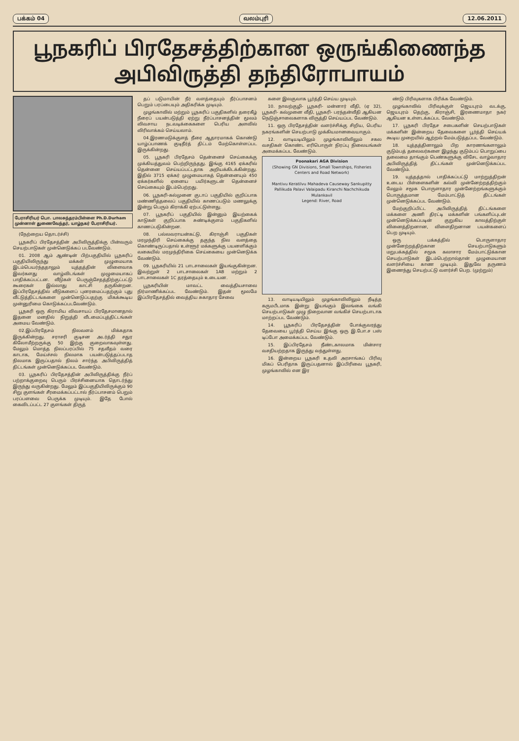பக்கம் 04 வலம்புரி 12.06.2011
பூநகரிப் பிரதேசத்திற்கான ஒருங்கிணைந்த
அபிவிருத்தி தந்திரோபாயம்
பேராசிரியர் பொ. பாலசுந்தரம்பிள்ளை Ph.D.Durham
முன்னாள் துணைவேந்தர், யாழ்நகர் பேராசிரியர்.
(நேற்றைய தொடர்ச்சி)
பூநகரிப் பிரதேசத்தின் அபிவிருத்திக்கு பின்வரும் செயற்பாடுகள் முன்னெடுக்கப் படவேண்டும்.
01. 2008 ஆம் ஆண்டின் பிற்பகுதியில் பூநகரிப் பகுதியிலிருந்து மக்கள் முழுமையாக இடம்பெயர்ந்ததாலும் யுத்தத்தின் விளைவாக இவர்களது வாழ்விடங்கள் முழுமையாகப் பாதிக்கப்பட்டன. வீடுகள் பெருஞ்சேதத்திற்குட்பட்டு கூரைகள் இல்லாது காட்சி தருகின்றன. இப்பிரதேசத்தில் வீடுகளைப் புனரமைப்பதற்கும் புது வீட்டுத்திட்டங்களை முன்னெடுப்பதற்கு மிகக்கூடிய முன்னுரிமை கொடுக்கப்படவேண்டும்.
பூநகரி ஒரு கிராமிய விவசாயப் பிரதேசமானதால் இதனை மனதில் நிறுத்தி வீடமைப்புத்திட்டங்கள் அமைய வேண்டும்.
02.இப்பிரதேசம் நிலவளம் மிக்கதாக இருக்கின்றது. சராசரி குடிசன அடர்த்தி சதுர கிலோமீற்றருக்கு 50 இற்கு குறைவாகவுள்ளது. மேலும் மொத்த நிலப்பரப்பில் 75 சதவீதம் வரை காடாக, மேய்ச்சல் நிலமாக பயன்படுத்தப்படாத நிலமாக இருப்பதால் நிலம் சார்ந்த அபிவிருத்தித் திட்டங்கள் முன்னெடுக்கப்பட வேண்டும்.
03. பூநகரிப் பிரதேசத்தின் அபிவிருத்திக்கு நீர்ப் பற்றாக்குறைவு பெரும் பிரச்சினையாக தொடர்ந்து இருந்து வருகின்றது. மேலும் இப்பகுதியிலிருக்கும் 90 சிறு குளங்கள் சீரமைக்கப்பட்டால் நீர்ப்பாசனம் பெறும் பரப்பளவை பெருக்க முடியும். இதே போல் கைவிடப்பட்ட 27 குளங்கள் திருத்
தப் படுமாயின் நீர் வளத்தையும் நீர்ப்பாசனம் பெறும் பரப்பையும் அதிகரிக்க முடியும்.
முழங்காவில் மற்றும் பூநகரிப் பகுதிகளில் தரைகீழ் நீரைப் பயன்படுத்தி ஏற்று நீர்ப்பாசனத்தின் மூலம் விவசாய நடவடிக்கைகளை பெரிய அளவில் விரிவாக்கம் செய்யலாம்.
04.இரணமடுக்குளத் நீரை ஆதாரமாகக் கொண்டு யாழ்ப்பாணக் குடிநீர்த் திட்டம் மேற்கொள்ளப்பட இருக்கின்றது.
05. பூநகரி பிரதேசம் தென்னைச் செய்கைக்கு முக்கியத்துவம் பெற்றிருந்தது. இங்கு 4165 ஏக்கரில் தென்னை செய்யப்பட்டதாக அறியக்கிடக்கின்றது. இதில் 3715 ஏக்கர் முழுமையாகத் தென்னையும் 450 ஏக்கர்களில் ஏனைய பயிர்களுடன் தென்னைச் செய்கையும் இடம்பெற்றது.
06. பூநகரி-கல்முனை குடாப் பகுதியில் குறிப்பாக மண்ணித்தலைப் பகுதியில் காணப்படும் மணலுக்கு இன்று பெரும் கிராக்கி ஏற்பட்டுள்ளது.
07. பூநகரிப் பகுதியில் இன்னும் இயற்கைக் காடுகள் குறிப்பாக சுண்டிக்குளம் பகுதிகளில் காணப்படுகின்றன.
08. பல்லவராயன்கட்டு, கிராஞ்சி பகுதிகள் மரமுந்திரி செய்கைக்கு தகுந்த நில வளத்தை கொண்டிருப்பதால் உள்ளூர் மக்களுக்கு பயனளிக்கும் வகையில் மரமுந்திரிகை செய்கையை முன்னெடுக்க வேண்டும்.
09. பூநகரியில் 21 பாடசாலைகள் இயங்குகின்றன. இவற்றுள் 2 பாடசாலைகள் 1AB மற்றும் 2 பாடசாலைகள் 1C தரத்தையும் உடையன.
பூநகரியின் மாவட்ட வைத்தியசாலை நிர்மாணிக்கப்பட வேண்டும். இதன் மூலமே இப்பிரதேசத்தில் வைத்திய சுகாதார சேவை
களை இலகுவாக பூர்த்தி செய்ய முடியும்.
10. நாவற்குழி- பூநகரி- மன்னார் வீதி, (ஏ 32), பூநகரி- கல்முனை வீதி, பூநகரி- பரந்தன்வீதி ஆகியன நெடுஞ்சாலைகளாக விருத்தி செய்யப்பட வேண்டும்.
11. ஒரு பிரதேசத்தின் வளர்ச்சிக்கு சிறிய, பெரிய நகரங்களின் செயற்பாடு முக்கியமானவையாகும்.
12. வாடியடியிலும் முழங்காவிலிலும் சகல வசதிகள் கொண்ட எரிபொருள் நிரப்பு நிலையங்கள் அமைக்கப்பட வேண்டும்.
Poonakari AGA Division
(Showing GN Divisions, Small Townships, Fisheries Centers and Road Network)
Mantivu Keratilvu Mahadeva Causeway Sankupitty Pallikuda Palavi Valaipadu Kiranchi Nachchikuda Mulankavil
Legend: River, Road
13. வாடியடியிலும் முழங்காவிலிலும் நீடித்த கருமபீடமாக இன்று இயங்கும் இலங்கை வங்கி செயற்பாடுகள் முழு நிறைவான வங்கிச் செயற்பாடாக மாற்றப்பட வேண்டும்.
14. பூநகரிப் பிரதேசத்தின் போக்குவரத்து தேவையை பூர்த்தி செய்ய இங்கு ஒரு இ.போ.ச பஸ் டிப்போ அமைக்கப்பட வேண்டும்.
15. இப்பிரதேசம் நீண்டகாலமாக மின்சார வசதியற்றதாக இருந்து வந்துள்ளது.
16. இன்றைய பூநகரி உதவி அரசாங்கப் பிரிவு மிகப் பெரிதாக இருப்பதனால் இப்பிரிவை பூநகரி, முழங்காவில் என இர
ண்டு பிரிவுகளாக பிரிக்க வேண்டும்.
முழங்காவில் பிரிவுக்குள் ஜெயபுரம் வடக்கு, ஜெயபுரம் தெற்கு, கிராஞ்சி, இரணைமாதா நகர் ஆகியன உள்ளடக்கப்பட வேண்டும்.
17. பூநகரி பிரதேச சபைகளின் செயற்பாடுகள் மக்களின் இன்றைய தேவைகளை பூர்த்தி செய்யக் கூடிய முறையில் ஆற்றல் மேம்படுத்தப்பட வேண்டும்.
18. யுத்தத்தினாலும் பிற காரணங்களாலும் குடும்பத் தலைவர்களை இழந்து குடும்பப் பொறுப்பை தலைமை தாங்கும் பெண்களுக்கு விசேட வாழ்வாதார அபிவிருத்தித் திட்டங்கள் முன்னெடுக்கப்பட வேண்டும்.
19. யுத்தத்தால் பாதிக்கப்பட்டு மாற்றுத்திறன் உடைய பிள்ளைகளின் கல்வி முன்னேற்றத்திற்கும் மேலும் சமூக பொருளாதார முன்னேற்றங்களுக்கும் பொருத்தமான மேம்பாட்டுத் திட்டங்கள் முன்னெடுக்கப்பட வேண்டும்.
மேற்குறிப்பிட்ட அபிவிருத்தித் திட்டங்களை மக்களை அணி திரட்டி மக்களின் பங்களிப்புடன் முன்னெடுக்கப்படின் குறுகிய காலத்திற்குள் வினைத்திறனான, விளைதிறனான பயன்களைப் பெற முடியும்.
ஒரு பக்கத்தில் பொருளாதார முன்னேற்றத்திற்கான செயற்பாடுகளும் மறுபக்கத்தில் சமூக கலாசார மேம்பாட்டுக்கான செயற்பாடுகள் இடம்பெற்றால்தான் முழுமையான வளர்ச்சியை காண முடியும். இதுவே தருணம் இணைந்து செயற்பட்டு வளர்ச்சி பெற. (முற்றும்)